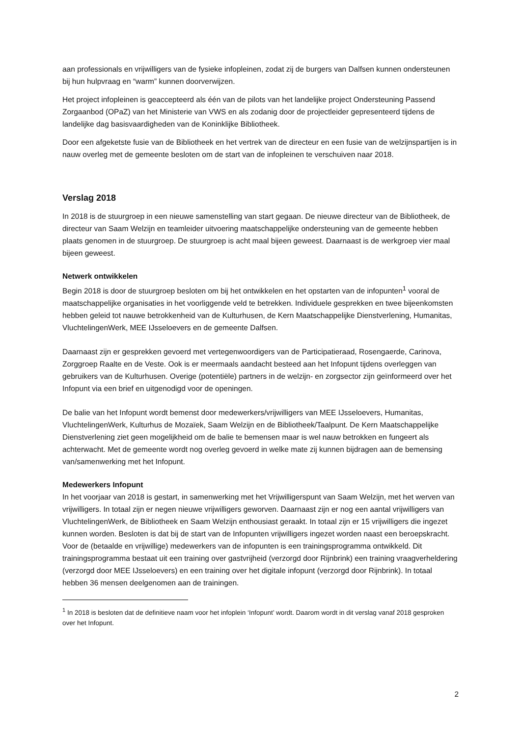aan professionals en vrijwilligers van de fysieke infopleinen, zodat zij de burgers van Dalfsen kunnen ondersteunen bij hun hulpvraag en “warm” kunnen doorverwijzen.
Het project infopleinen is geaccepteerd als één van de pilots van het landelijke project Ondersteuning Passend Zorgaanbod (OPaZ) van het Ministerie van VWS en als zodanig door de projectleider gepresenteerd tijdens de landelijke dag basisvaardigheden van de Koninklijke Bibliotheek.
Door een afgeketste fusie van de Bibliotheek en het vertrek van de directeur en een fusie van de welzijnspartijen is in nauw overleg met de gemeente besloten om de start van de infopleinen te verschuiven naar 2018.
Verslag 2018
In 2018 is de stuurgroep in een nieuwe samenstelling van start gegaan. De nieuwe directeur van de Bibliotheek, de directeur van Saam Welzijn en teamleider uitvoering maatschappelijke ondersteuning van de gemeente hebben plaats genomen in de stuurgroep. De stuurgroep is acht maal bijeen geweest. Daarnaast is de werkgroep vier maal bijeen geweest.
Netwerk ontwikkelen
Begin 2018 is door de stuurgroep besloten om bij het ontwikkelen en het opstarten van de infopunten<sup>1</sup> vooral de maatschappelijke organisaties in het voorliggende veld te betrekken. Individuele gesprekken en twee bijeenkomsten hebben geleid tot nauwe betrokkenheid van de Kulturhusen, de Kern Maatschappelijke Dienstverlening, Humanitas, VluchtelingenWerk, MEE IJsseloevers en de gemeente Dalfsen.
Daarnaast zijn er gesprekken gevoerd met vertegenwoordigers van de Participatieraad, Rosengaerde, Carinova, Zorggroep Raalte en de Veste. Ook is er meermaals aandacht besteed aan het Infopunt tijdens overleggen van gebruikers van de Kulturhusen. Overige (potentiële) partners in de welzijn- en zorgsector zijn geïnformeerd over het Infopunt via een brief en uitgenodigd voor de openingen.
De balie van het Infopunt wordt bemenst door medewerkers/vrijwilligers van MEE IJsseloevers, Humanitas, VluchtelingenWerk, Kulturhus de Mozaïek, Saam Welzijn en de Bibliotheek/Taalpunt. De Kern Maatschappelijke Dienstverlening ziet geen mogelijkheid om de balie te bemensen maar is wel nauw betrokken en fungeert als achterwacht. Met de gemeente wordt nog overleg gevoerd in welke mate zij kunnen bijdragen aan de bemensing van/samenwerking met het Infopunt.
Medewerkers Infopunt
In het voorjaar van 2018 is gestart, in samenwerking met het Vrijwilligerspunt van Saam Welzijn, met het werven van vrijwilligers. In totaal zijn er negen nieuwe vrijwilligers geworven. Daarnaast zijn er nog een aantal vrijwilligers van VluchtelingenWerk, de Bibliotheek en Saam Welzijn enthousiast geraakt. In totaal zijn er 15 vrijwilligers die ingezet kunnen worden. Besloten is dat bij de start van de Infopunten vrijwilligers ingezet worden naast een beroepskracht.
Voor de (betaalde en vrijwillige) medewerkers van de infopunten is een trainingsprogramma ontwikkeld. Dit trainingsprogramma bestaat uit een training over gastvrijheid (verzorgd door Rijnbrink) een training vraagverheldering (verzorgd door MEE IJsseloevers) en een training over het digitale infopunt (verzorgd door Rijnbrink). In totaal hebben 36 mensen deelgenomen aan de trainingen.
<sup>1</sup> In 2018 is besloten dat de definitieve naam voor het infoplein ‘Infopunt’ wordt. Daarom wordt in dit verslag vanaf 2018 gesproken over het Infopunt.
2